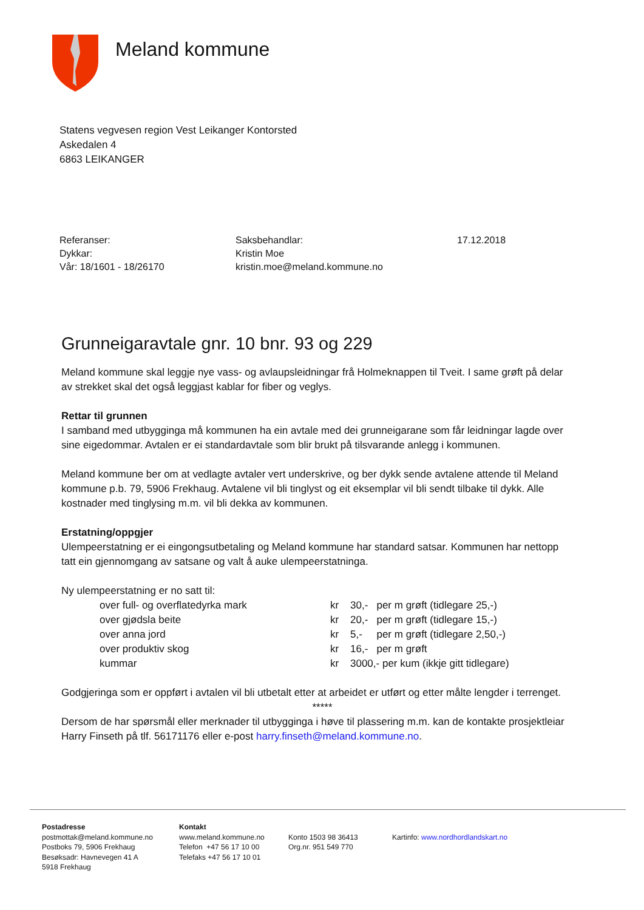Meland kommune
Statens vegvesen region Vest Leikanger Kontorsted
Askedalen 4
6863 LEIKANGER
Referanser:
Dykkar:
Vår: 18/1601 - 18/26170
Saksbehandlar:
Kristin Moe
kristin.moe@meland.kommune.no
17.12.2018
Grunneigaravtale gnr. 10 bnr. 93 og 229
Meland kommune skal leggje nye vass- og avlaupsleidningar frå Holmeknappen til Tveit. I same grøft på delar av strekket skal det også leggjast kablar for fiber og veglys.
Rettar til grunnen
I samband med utbygginga må kommunen ha ein avtale med dei grunneigarane som får leidningar lagde over sine eigedommar. Avtalen er ei standardavtale som blir brukt på tilsvarande anlegg i kommunen.
Meland kommune ber om at vedlagte avtaler vert underskrive, og ber dykk sende avtalene attende til Meland kommune p.b. 79, 5906 Frekhaug. Avtalene vil bli tinglyst og eit eksemplar vil bli sendt tilbake til dykk. Alle kostnader med tinglysing m.m. vil bli dekka av kommunen.
Erstatning/oppgjer
Ulempeerstatning er ei eingongsutbetaling og Meland kommune har standard satsar. Kommunen har nettopp tatt ein gjennomgang av satsane og valt å auke ulempeerstatninga.
Ny ulempeerstatning er no satt til:
| over full- og overflatedyrka mark | kr | 30,- per m grøft (tidlegare 25,-) |
| over gjødsla beite | kr | 20,- per m grøft (tidlegare 15,-) |
| over anna jord | kr | 5,- per m grøft (tidlegare 2,50,-) |
| over produktiv skog | kr | 16,- per m grøft |
| kummar | kr | 3000,- per kum (ikkje gitt tidlegare) |
Godgjeringa som er oppført i avtalen vil bli utbetalt etter at arbeidet er utført og etter målte lengder i terrenget.
*****
Dersom de har spørsmål eller merknader til utbygginga i høve til plassering m.m. kan de kontakte prosjektleiar Harry Finseth på tlf. 56171176 eller e-post harry.finseth@meland.kommune.no.
Postadresse
postmottak@meland.kommune.no
Postboks 79, 5906 Frekhaug
Besøksadr: Havnevegen 41 A
5918 Frekhaug
Kontakt
www.meland.kommune.no
Telefon +47 56 17 10 00
Telefaks +47 56 17 10 01
Konto 1503 98 36413
Org.nr. 951 549 770
Kartinfo: www.nordhordlandskart.no